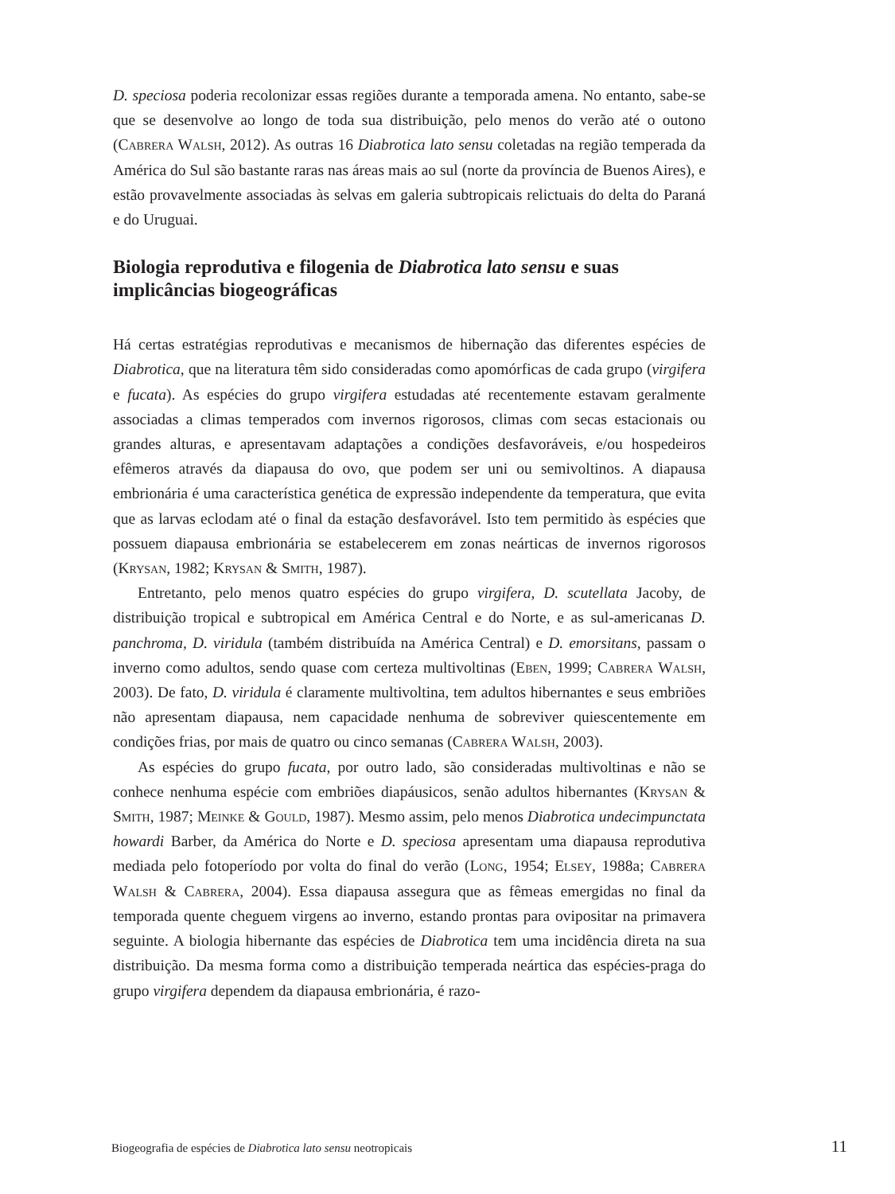D. speciosa poderia recolonizar essas regiões durante a temporada amena. No entanto, sabe-se que se desenvolve ao longo de toda sua distribuição, pelo menos do verão até o outono (Cabrera Walsh, 2012). As outras 16 Diabrotica lato sensu coletadas na região temperada da América do Sul são bastante raras nas áreas mais ao sul (norte da província de Buenos Aires), e estão provavelmente associadas às selvas em galeria subtropicais relictuais do delta do Paraná e do Uruguai.
Biologia reprodutiva e filogenia de Diabrotica lato sensu e suas implicâncias biogeográficas
Há certas estratégias reprodutivas e mecanismos de hibernação das diferentes espécies de Diabrotica, que na literatura têm sido consideradas como apomórficas de cada grupo (virgifera e fucata). As espécies do grupo virgifera estudadas até recentemente estavam geralmente associadas a climas temperados com invernos rigorosos, climas com secas estacionais ou grandes alturas, e apresentavam adaptações a condições desfavoráveis, e/ou hospedeiros efêmeros através da diapausa do ovo, que podem ser uni ou semivoltinos. A diapausa embrionária é uma característica genética de expressão independente da temperatura, que evita que as larvas eclodam até o final da estação desfavorável. Isto tem permitido às espécies que possuem diapausa embrionária se estabelecerem em zonas neárticas de invernos rigorosos (Krysan, 1982; Krysan & Smith, 1987).
Entretanto, pelo menos quatro espécies do grupo virgifera, D. scutellata Jacoby, de distribuição tropical e subtropical em América Central e do Norte, e as sul-americanas D. panchroma, D. viridula (também distribuída na América Central) e D. emorsitans, passam o inverno como adultos, sendo quase com certeza multivoltinas (Eben, 1999; Cabrera Walsh, 2003). De fato, D. viridula é claramente multivoltina, tem adultos hibernantes e seus embriões não apresentam diapausa, nem capacidade nenhuma de sobreviver quiescentemente em condições frias, por mais de quatro ou cinco semanas (Cabrera Walsh, 2003).
As espécies do grupo fucata, por outro lado, são consideradas multivoltinas e não se conhece nenhuma espécie com embriões diapáusicos, senão adultos hibernantes (Krysan & Smith, 1987; Meinke & Gould, 1987). Mesmo assim, pelo menos Diabrotica undecimpunctata howardi Barber, da América do Norte e D. speciosa apresentam uma diapausa reprodutiva mediada pelo fotoperíodo por volta do final do verão (Long, 1954; Elsey, 1988a; Cabrera Walsh & Cabrera, 2004). Essa diapausa assegura que as fêmeas emergidas no final da temporada quente cheguem virgens ao inverno, estando prontas para ovipositar na primavera seguinte. A biologia hibernante das espécies de Diabrotica tem uma incidência direta na sua distribuição. Da mesma forma como a distribuição temperada neártica das espécies-praga do grupo virgifera dependem da diapausa embrionária, é razo-
Biogeografia de espécies de Diabrotica lato sensu neotropicais 11